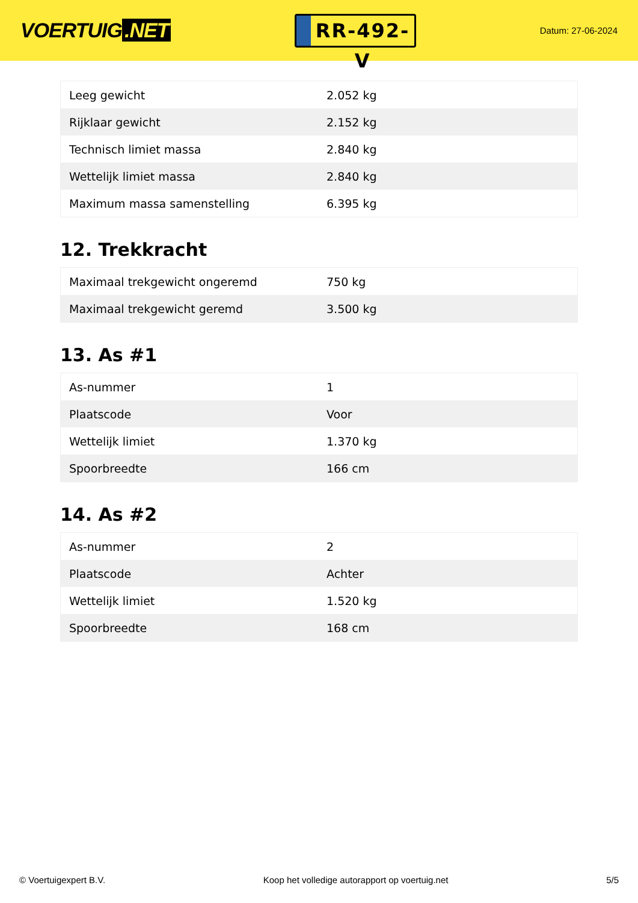VOERTUIG.NET
RR-492-V
Datum: 27-06-2024
| Leeg gewicht | 2.052 kg |
| Rijklaar gewicht | 2.152 kg |
| Technisch limiet massa | 2.840 kg |
| Wettelijk limiet massa | 2.840 kg |
| Maximum massa samenstelling | 6.395 kg |
12. Trekkracht
| Maximaal trekgewicht ongeremd | 750 kg |
| Maximaal trekgewicht geremd | 3.500 kg |
13. As #1
| As-nummer | 1 |
| Plaatscode | Voor |
| Wettelijk limiet | 1.370 kg |
| Spoorbreedte | 166 cm |
14. As #2
| As-nummer | 2 |
| Plaatscode | Achter |
| Wettelijk limiet | 1.520 kg |
| Spoorbreedte | 168 cm |
© Voertuigexpert B.V. Koop het volledige autorapport op voertuig.net 5/5